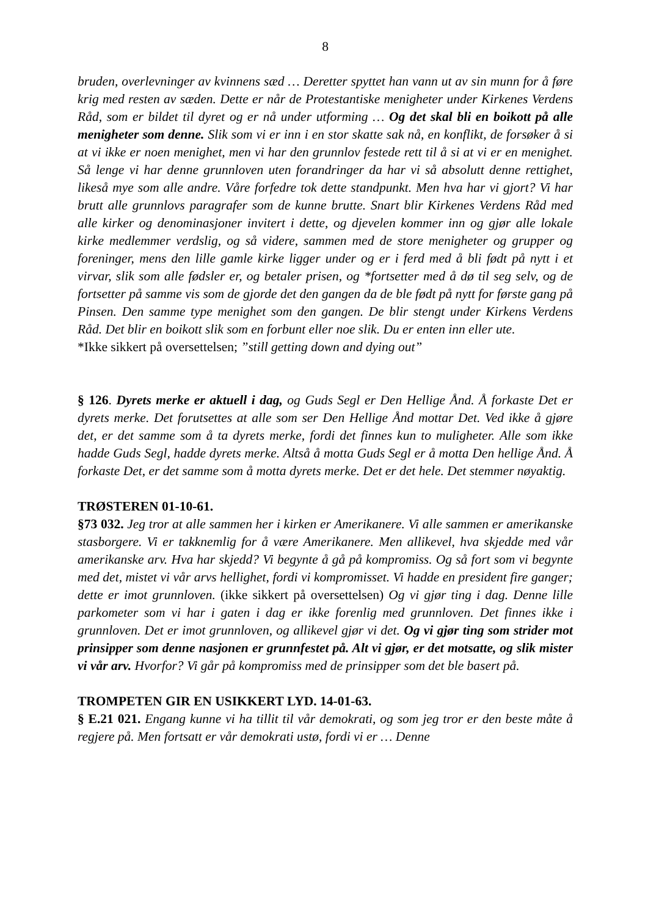8
bruden, overlevninger av kvinnens sæd … Deretter spyttet han vann ut av sin munn for å føre krig med resten av sæden. Dette er når de Protestantiske menigheter under Kirkenes Verdens Råd, som er bildet til dyret og er nå under utforming … Og det skal bli en boikott på alle menigheter som denne. Slik som vi er inn i en stor skatte sak nå, en konflikt, de forsøker å si at vi ikke er noen menighet, men vi har den grunnlov festede rett til å si at vi er en menighet. Så lenge vi har denne grunnloven uten forandringer da har vi så absolutt denne rettighet, likeså mye som alle andre. Våre forfedre tok dette standpunkt. Men hva har vi gjort? Vi har brutt alle grunnlovs paragrafer som de kunne brutte. Snart blir Kirkenes Verdens Råd med alle kirker og denominasjoner invitert i dette, og djevelen kommer inn og gjør alle lokale kirke medlemmer verdslig, og så videre, sammen med de store menigheter og grupper og foreninger, mens den lille gamle kirke ligger under og er i ferd med å bli født på nytt i et virvar, slik som alle fødsler er, og betaler prisen, og *fortsetter med å dø til seg selv, og de fortsetter på samme vis som de gjorde det den gangen da de ble født på nytt for første gang på Pinsen. Den samme type menighet som den gangen. De blir stengt under Kirkens Verdens Råd. Det blir en boikott slik som en forbunt eller noe slik. Du er enten inn eller ute.
*Ikke sikkert på oversettelsen; ”still getting down and dying out”
§ 126. Dyrets merke er aktuell i dag, og Guds Segl er Den Hellige Ånd. Å forkaste Det er dyrets merke. Det forutsettes at alle som ser Den Hellige Ånd mottar Det. Ved ikke å gjøre det, er det samme som å ta dyrets merke, fordi det finnes kun to muligheter. Alle som ikke hadde Guds Segl, hadde dyrets merke. Altså å motta Guds Segl er å motta Den hellige Ånd. Å forkaste Det, er det samme som å motta dyrets merke. Det er det hele. Det stemmer nøyaktig.
TRØSTEREN 01-10-61.
§73 032. Jeg tror at alle sammen her i kirken er Amerikanere. Vi alle sammen er amerikanske stasborgere. Vi er takknemlig for å være Amerikanere. Men allikevel, hva skjedde med vår amerikanske arv. Hva har skjedd? Vi begynte å gå på kompromiss. Og så fort som vi begynte med det, mistet vi vår arvs hellighet, fordi vi kompromisset. Vi hadde en president fire ganger; dette er imot grunnloven. (ikke sikkert på oversettelsen) Og vi gjør ting i dag. Denne lille parkometer som vi har i gaten i dag er ikke forenlig med grunnloven. Det finnes ikke i grunnloven. Det er imot grunnloven, og allikevel gjør vi det. Og vi gjør ting som strider mot prinsipper som denne nasjonen er grunnfestet på. Alt vi gjør, er det motsatte, og slik mister vi vår arv. Hvorfor? Vi går på kompromiss med de prinsipper som det ble basert på.
TROMPETEN GIR EN USIKKERT LYD. 14-01-63.
§ E.21 021. Engang kunne vi ha tillit til vår demokrati, og som jeg tror er den beste måte å regjere på. Men fortsatt er vår demokrati ustø, fordi vi er … Denne